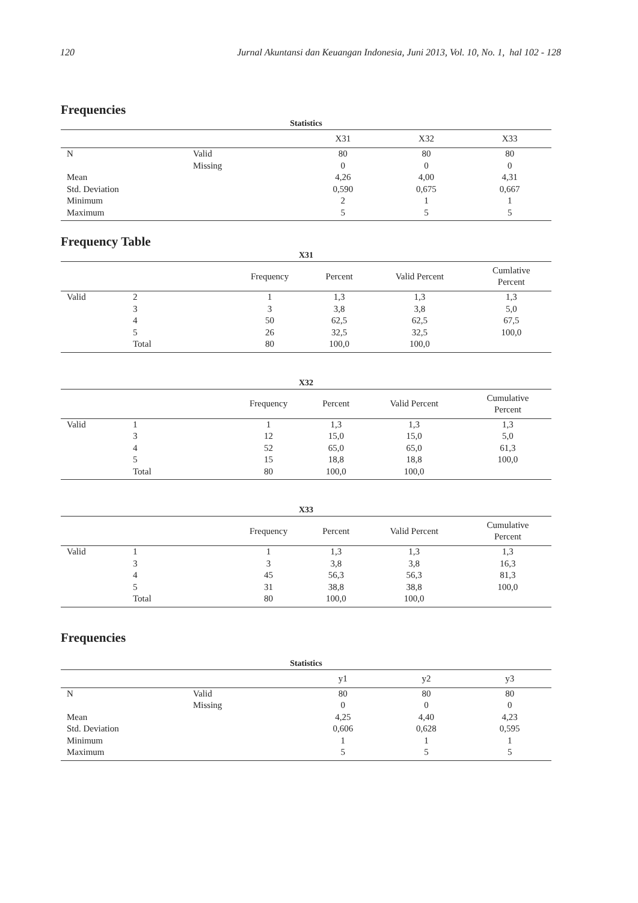120 Jurnal Akuntansi dan Keuangan Indonesia, Juni 2013, Vol. 10, No. 1, hal 102 - 128
Frequencies
Statistics
| | | X31 | X32 | X33 |
| --- | --- | --- | --- | --- |
| N | Valid | 80 | 80 | 80 |
| | Missing | 0 | 0 | 0 |
| Mean | | 4,26 | 4,00 | 4,31 |
| Std. Deviation | | 0,590 | 0,675 | 0,667 |
| Minimum | | 2 | 1 | 1 |
| Maximum | | 5 | 5 | 5 |
Frequency Table
X31
| | | Frequency | Percent | Valid Percent | Cumlative Percent |
| --- | --- | --- | --- | --- | --- |
| Valid | 2 | 1 | 1,3 | 1,3 | 1,3 |
| | 3 | 3 | 3,8 | 3,8 | 5,0 |
| | 4 | 50 | 62,5 | 62,5 | 67,5 |
| | 5 | 26 | 32,5 | 32,5 | 100,0 |
| | Total | 80 | 100,0 | 100,0 | |
X32
| | | Frequency | Percent | Valid Percent | Cumulative Percent |
| --- | --- | --- | --- | --- | --- |
| Valid | 1 | 1 | 1,3 | 1,3 | 1,3 |
| | 3 | 12 | 15,0 | 15,0 | 5,0 |
| | 4 | 52 | 65,0 | 65,0 | 61,3 |
| | 5 | 15 | 18,8 | 18,8 | 100,0 |
| | Total | 80 | 100,0 | 100,0 | |
X33
| | | Frequency | Percent | Valid Percent | Cumulative Percent |
| --- | --- | --- | --- | --- | --- |
| Valid | 1 | 1 | 1,3 | 1,3 | 1,3 |
| | 3 | 3 | 3,8 | 3,8 | 16,3 |
| | 4 | 45 | 56,3 | 56,3 | 81,3 |
| | 5 | 31 | 38,8 | 38,8 | 100,0 |
| | Total | 80 | 100,0 | 100,0 | |
Frequencies
Statistics
| | | y1 | y2 | y3 |
| --- | --- | --- | --- | --- |
| N | Valid | 80 | 80 | 80 |
| | Missing | 0 | 0 | 0 |
| Mean | | 4,25 | 4,40 | 4,23 |
| Std. Deviation | | 0,606 | 0,628 | 0,595 |
| Minimum | | 1 | 1 | 1 |
| Maximum | | 5 | 5 | 5 |